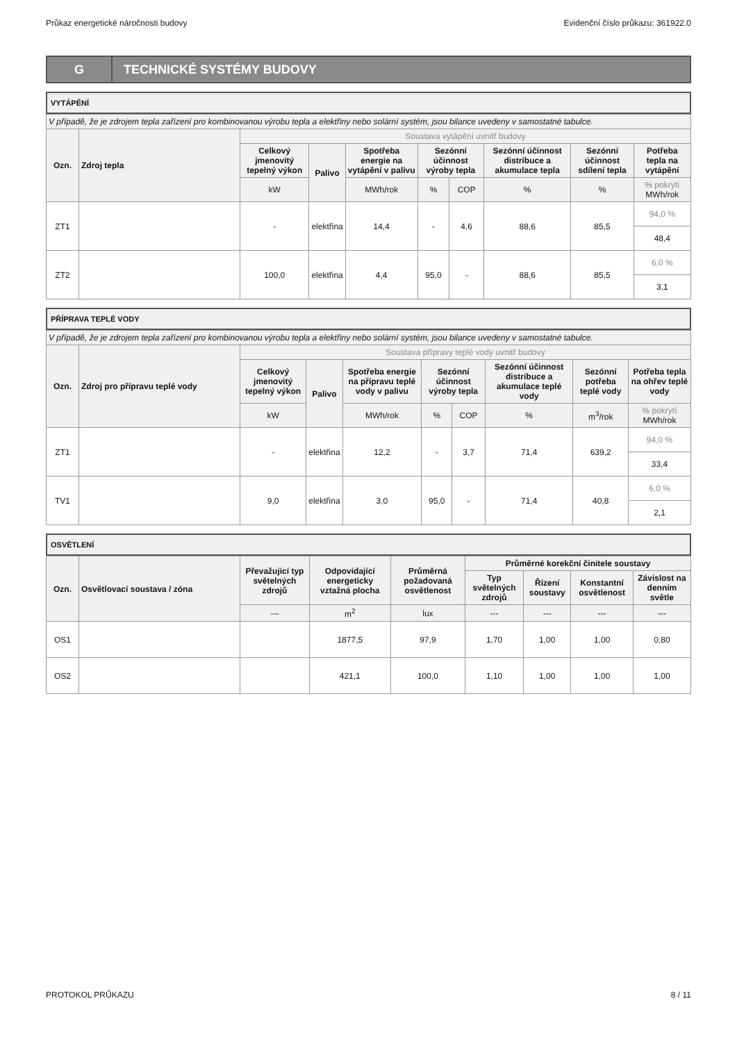Průkaz energetické náročnosti budovy Evidenční číslo průkazu: 361922.0
G
TECHNICKÉ SYSTÉMY BUDOVY
VYTÁPĚNÍ
| V případě, že je zdrojem tepla zařízení pro kombinovanou výrobu tepla a elektřiny nebo solární systém, jsou bilance uvedeny v samostatné tabulce. | | | | | | | | | | |
| Ozn. | Zdroj tepla | Soustava vytápění uvnitř budovy | | | | | | | | |
| | | Celkový jmenovitý tepelný výkon | Palivo | Spotřeba energie na vytápění v palivu | Sezónní účinnost výroby tepla | | Sezónní účinnost distribuce a akumulace tepla | Sezónní účinnost sdílení tepla | Potřeba tepla na vytápění | |
| | | | | kW | MWh/rok | % | COP | % | % | % pokrytí MWh/rok |
| ZT1 | | - | elektřina | 14,4 | - | 4,6 | 88,6 | 85,5 | 94,0 % | |
| | | | | | | | | | 48,4 | |
| ZT2 | | 100,0 | elektřina | 4,4 | 95,0 | - | 88,6 | 85,5 | 6,0 % | |
| | | | | | | | | | 3,1 | |
PŘÍPRAVA TEPLÉ VODY
| V případě, že je zdrojem tepla zařízení pro kombinovanou výrobu tepla a elektřiny nebo solární systém, jsou bilance uvedeny v samostatné tabulce. | | | | | | | | | |
| Ozn. | Zdroj pro přípravu teplé vody | Soustava přípravy teplé vody uvnitř budovy | | | | | | | |
| | | Celkový jmenovitý tepelný výkon | Palivo | Spotřeba energie na přípravu teplé vody v palivu | Sezónní účinnost výroby tepla | | Sezónní účinnost distribuce a akumulace teplé vody | Sezónní potřeba teplé vody | Potřeba tepla na ohřev teplé vody |
| | | kW | | MWh/rok | % | COP | % | m<sup>3</sup>/rok | % pokrytí MWh/rok |
| ZT1 | | - | elektřina | 12,2 | - | 3,7 | 71,4 | 639,2 | 94,0 % |
| | | | | | | | | | 33,4 |
| TV1 | | 9,0 | elektřina | 3,0 | 95,0 | - | 71,4 | 40,8 | 6,0 % |
| | | | | | | | | | 2,1 |
OSVĚTLENÍ
| Ozn. | Osvětlovací soustava / zóna | Převažující typ světelných zdrojů | Odpovídající energeticky vztažná plocha | Průměrná požadovaná osvětlenost | Průměrné korekční činitele soustavy | | | |
| --- | --- | --- | --- | --- | --- | --- | --- | --- |
| | | | | | Typ světelných zdrojů | Řízení soustavy | Konstantní osvětlenost | Závislost na denním světle |
| | | --- | m<sup>2</sup> | lux | --- | --- | --- | --- |
| OS1 | | | 1877,5 | 97,9 | 1,70 | 1,00 | 1,00 | 0,80 |
| OS2 | | | 421,1 | 100,0 | 1,10 | 1,00 | 1,00 | 1,00 |
PROTOKOL PRŮKAZU 8 / 11